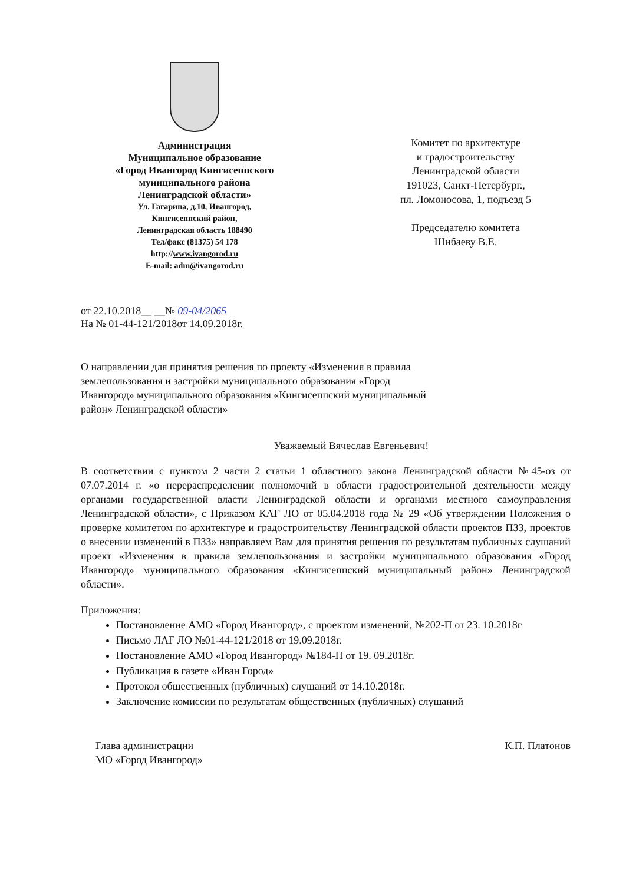Администрация
Муниципальное образование
«Город Ивангород Кингисеппского
муниципального района
Ленинградской области»
Ул. Гагарина, д.10, Ивангород,
Кингисеппский район,
Ленинградская область 188490
Тел/факс (81375) 54 178
http://www.ivangorod.ru
E-mail: adm@ivangorod.ru
Комитет по архитектуре
и градостроительству
Ленинградской области
191023, Санкт-Петербург.,
пл. Ломоносова, 1, подъезд 5
Председателю комитета
Шибаеву В.Е.
от 22.10.2018__ __№ 09-04/2065
На № 01-44-121/2018от 14.09.2018г.
О направлении для принятия решения по проекту «Изменения в правила землепользования и застройки муниципального образования «Город Ивангород» муниципального образования «Кингисеппский муниципальный район» Ленинградской области»
Уважаемый Вячеслав Евгеньевич!
В соответствии с пунктом 2 части 2 статьи 1 областного закона Ленинградской области №45-оз от 07.07.2014 г. «о перераспределении полномочий в области градостроительной деятельности между органами государственной власти Ленинградской области и органами местного самоуправления Ленинградской области», с Приказом КАГ ЛО от 05.04.2018 года № 29 «Об утверждении Положения о проверке комитетом по архитектуре и градостроительству Ленинградской области проектов ПЗЗ, проектов о внесении изменений в ПЗЗ» направляем Вам для принятия решения по результатам публичных слушаний проект «Изменения в правила землепользования и застройки муниципального образования «Город Ивангород» муниципального образования «Кингисеппский муниципальный район» Ленинградской области».
Приложения:
Постановление АМО «Город Ивангород», с проектом изменений, №202-П от 23. 10.2018г
Письмо ЛАГ ЛО №01-44-121/2018 от 19.09.2018г.
Постановление АМО «Город Ивангород» №184-П от 19. 09.2018г.
Публикация в газете «Иван Город»
Протокол общественных (публичных) слушаний от 14.10.2018г.
Заключение комиссии по результатам общественных (публичных) слушаний
Глава администрации
МО «Город Ивангород»
К.П. Платонов